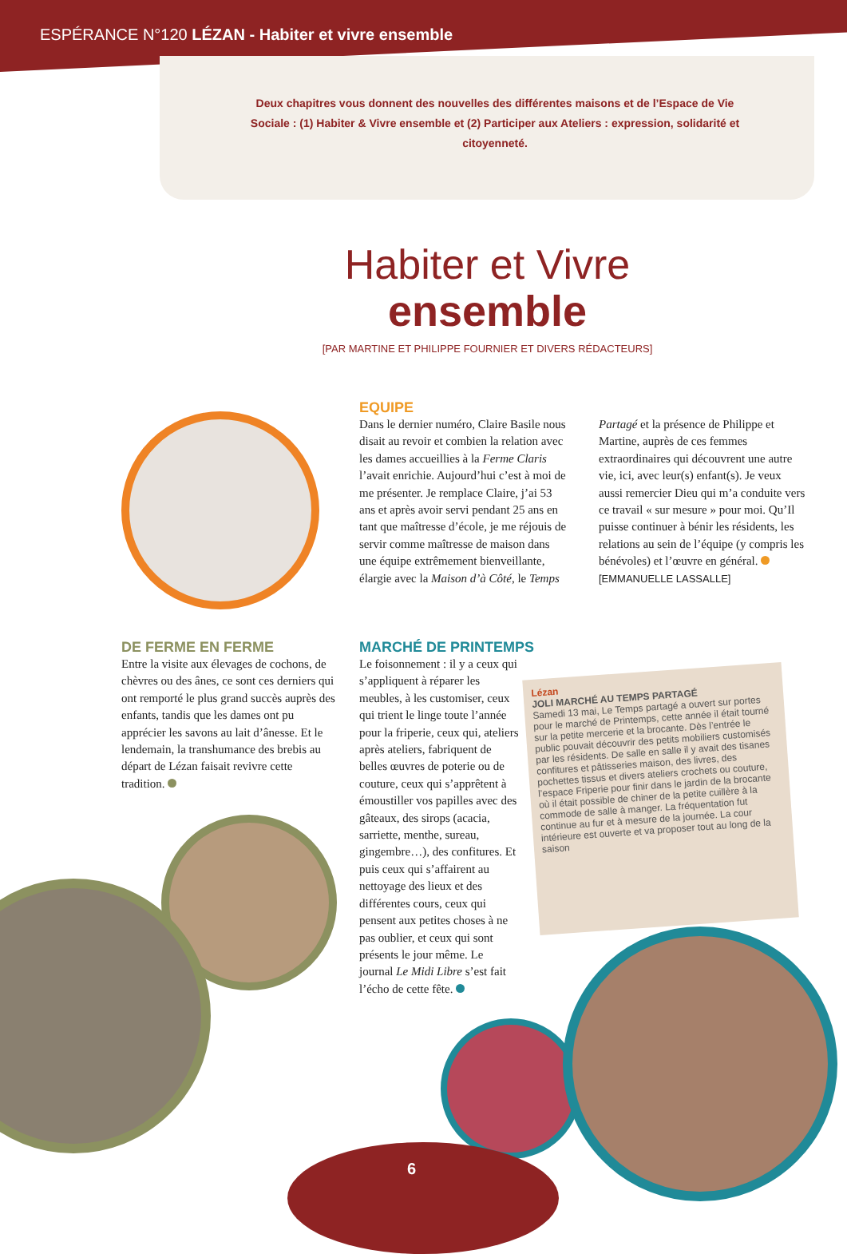ESPÉRANCE N°120 LÉZAN - Habiter et vivre ensemble
Deux chapitres vous donnent des nouvelles des différentes maisons et de l’Espace de Vie Sociale : (1) Habiter & Vivre ensemble et (2) Participer aux Ateliers : expression, solidarité et citoyenneté.
Habiter et Vivre
ensemble
[PAR MARTINE ET PHILIPPE FOURNIER ET DIVERS RÉDACTEURS]
EQUIPE
Dans le dernier numéro, Claire Basile nous disait au revoir et combien la relation avec les dames accueillies à la Ferme Claris l’avait enrichie. Aujourd’hui c’est à moi de me présenter. Je remplace Claire, j’ai 53 ans et après avoir servi pendant 25 ans en tant que maîtresse d’école, je me réjouis de servir comme maîtresse de maison dans une équipe extrêmement bienveillante, élargie avec la Maison d’à Côté, le Temps
Partagé et la présence de Philippe et Martine, auprès de ces femmes extraordinaires qui découvrent une autre vie, ici, avec leur(s) enfant(s). Je veux aussi remercier Dieu qui m’a conduite vers ce travail « sur mesure » pour moi. Qu’Il puisse continuer à bénir les résidents, les relations au sein de l’équipe (y compris les bénévoles) et l’œuvre en général.
[EMMANUELLE LASSALLE]
DE FERME EN FERME
Entre la visite aux élevages de cochons, de chèvres ou des ânes, ce sont ces derniers qui ont remporté le plus grand succès auprès des enfants, tandis que les dames ont pu apprécier les savons au lait d’ânesse. Et le lendemain, la transhumance des brebis au départ de Lézan faisait revivre cette tradition.
MARCHÉ DE PRINTEMPS
Le foisonnement : il y a ceux qui s’appliquent à réparer les meubles, à les customiser, ceux qui trient le linge toute l’année pour la friperie, ceux qui, ateliers après ateliers, fabriquent de belles œuvres de poterie ou de couture, ceux qui s’apprêtent à émoustiller vos papilles avec des gâteaux, des sirops (acacia, sarriette, menthe, sureau, gingembre…), des confitures. Et puis ceux qui s’affairent au nettoyage des lieux et des différentes cours, ceux qui pensent aux petites choses à ne pas oublier, et ceux qui sont présents le jour même. Le journal Le Midi Libre s’est fait l’écho de cette fête.
Lézan
JOLI MARCHÉ AU TEMPS PARTAGÉ
Samedi 13 mai, Le Temps partagé a ouvert sur portes pour le marché de Printemps, cette année il était tourné sur la petite mercerie et la brocante. Dès l’entrée le public pouvait découvrir des petits mobiliers customisés par les résidents. De salle en salle il y avait des tisanes confitures et pâtisseries maison, des livres, des pochettes tissus et divers ateliers crochets ou couture, l’espace Friperie pour finir dans le jardin de la brocante où il était possible de chiner de la petite cuillère à la commode de salle à manger. La fréquentation fut continue au fur et à mesure de la journée. La cour intérieure est ouverte et va proposer tout au long de la saison
6